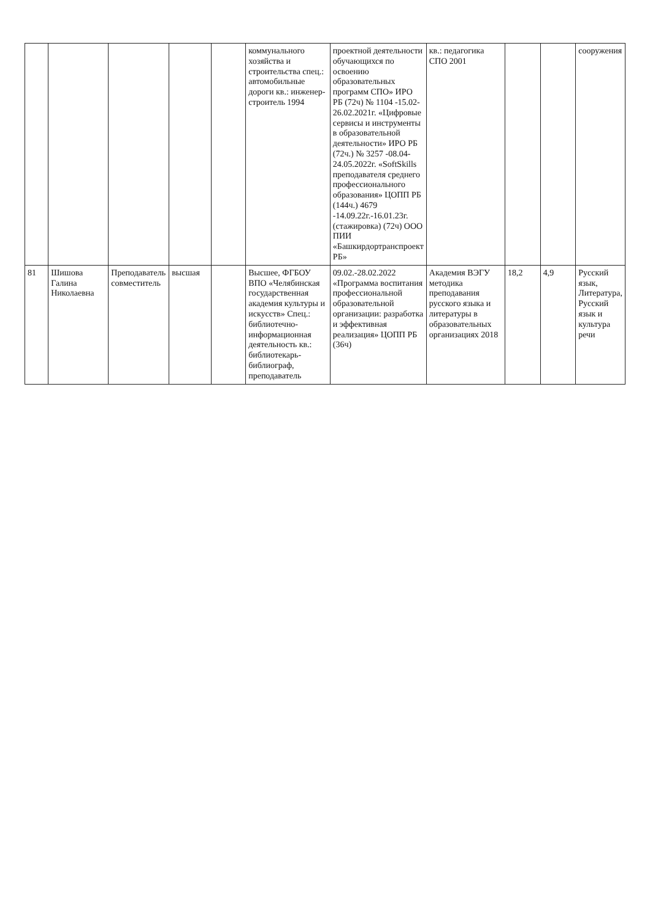| | | | | | коммунального хозяйства и строительства спец.: автомобильные дороги кв.: инженер-строитель 1994 | проектной деятельности обучающихся по освоению образовательных программ СПО» ИРО РБ (72ч) № 1104 -15.02-26.02.2021г. «Цифровые сервисы и инструменты в образовательной деятельности» ИРО РБ (72ч.) № 3257 -08.04-24.05.2022г. «SoftSkills преподавателя среднего профессионального образования» ЦОПП РБ (144ч.) 4679 -14.09.22г.-16.01.23г. (стажировка) (72ч) ООО ПИИ «Башкирдортранспроект РБ» | кв.: педагогика СПО 2001 | | | сооружения |
| 81 | Шишова Галина Николаевна | Преподаватель совместитель | высшая | | Высшее, ФГБОУ ВПО «Челябинская государственная академия культуры и искусств» Спец.: библиотечно-информационная деятельность кв.: библиотекарь-библиограф, преподаватель | 09.02.-28.02.2022 «Программа воспитания профессиональной образовательной организации: разработка и эффективная реализация» ЦОПП РБ (36ч) | Академия ВЭГУ методика преподавания русского языка и литературы в образовательных организациях 2018 | 18,2 | 4,9 | Русский язык, Литература, Русский язык и культура речи |